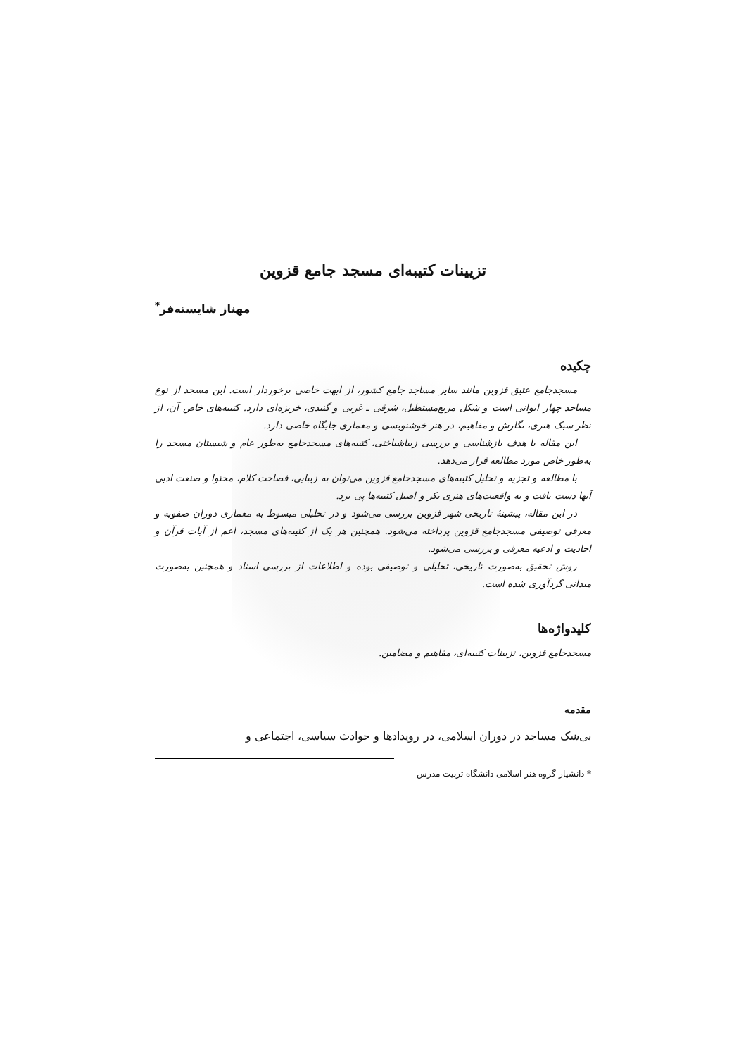تزیینات کتیبه‌ای مسجد جامع قزوین
مهناز شایسته‌فر<sup>*</sup>
چکیده
مسجدجامع عتیق قزوین مانند سایر مساجد جامع کشور، از ابهت خاصی برخوردار است. این مسجد از نوع مساجد چهار ایوانی است و شکل مربع‌مستطیل، شرقی ـ غربی و گنبدی، خربزه‌ای دارد. کتیبه‌های خاص آن، از نظر سبک هنری، نگارش و مفاهیم، در هنر خوشنویسی و معماری جایگاه خاصی دارد.
این مقاله با هدف بازشناسی و بررسی زیباشناختی، کتیبه‌های مسجدجامع به‌طور عام و شبستان مسجد را به‌طور خاص مورد مطالعه قرار می‌دهد.
با مطالعه و تجزیه و تحلیل کتیبه‌های مسجدجامع قزوین می‌توان به زیبایی، فصاحت کلام، محتوا و صنعت ادبی آنها دست یافت و به واقعیت‌های هنری بکر و اصیل کتیبه‌ها پی برد.
در این مقاله، پیشینهٔ تاریخی شهر قزوین بررسی می‌شود و در تحلیلی مبسوط به معماری دوران صفویه و معرفی توصیفی مسجدجامع قزوین پرداخته می‌شود. همچنین هر یک از کتیبه‌های مسجد، اعم از آیات قرآن و احادیث و ادعیه معرفی و بررسی می‌شود.
روش تحقیق به‌صورت تاریخی، تحلیلی و توصیفی بوده و اطلاعات از بررسی اسناد و همچنین به‌صورت میدانی گردآوری شده است.
کلیدواژه‌ها
مسجدجامع قزوین، تزیینات کتیبه‌ای، مفاهیم و مضامین.
مقدمه
بی‌شک مساجد در دوران اسلامی، در رویدادها و حوادث سیاسی، اجتماعی و
* دانشیار گروه هنر اسلامی دانشگاه تربیت مدرس